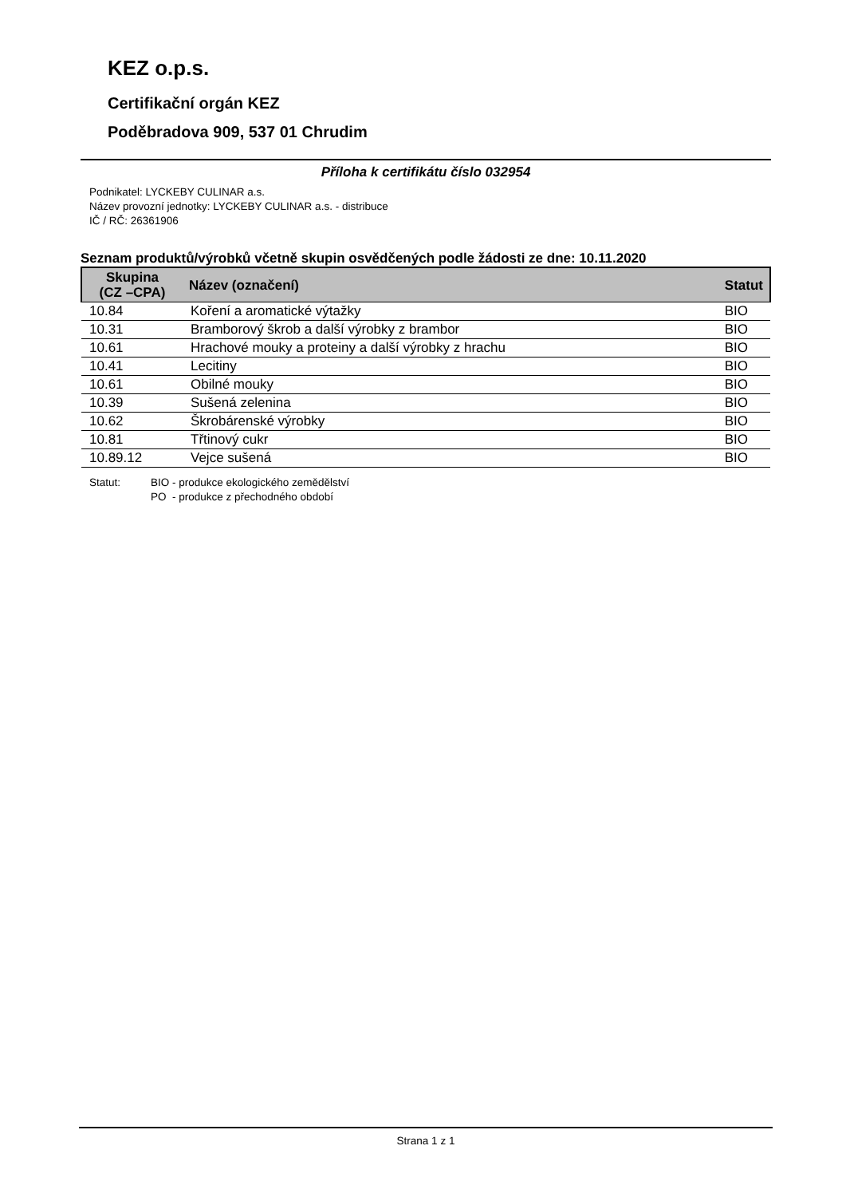KEZ o.p.s.
Certifikační orgán KEZ
Poděbradova 909, 537 01 Chrudim
Příloha k certifikátu číslo 032954
Podnikatel: LYCKEBY CULINAR a.s.
Název provozní jednotky: LYCKEBY CULINAR a.s. - distribuce
IČ / RČ: 26361906
Seznam produktů/výrobků včetně skupin osvědčených podle žádosti ze dne: 10.11.2020
| Skupina (CZ –CPA) | Název (označení) | Statut |
| --- | --- | --- |
| 10.84 | Koření a aromatické výtažky | BIO |
| 10.31 | Bramborový škrob a další výrobky z brambor | BIO |
| 10.61 | Hrachové mouky a proteiny a další výrobky z hrachu | BIO |
| 10.41 | Lecitiny | BIO |
| 10.61 | Obilné mouky | BIO |
| 10.39 | Sušená zelenina | BIO |
| 10.62 | Škrobárenské výrobky | BIO |
| 10.81 | Třtinový cukr | BIO |
| 10.89.12 | Vejce sušená | BIO |
Statut: BIO - produkce ekologického zemědělství
PO - produkce z přechodného období
Strana 1 z 1